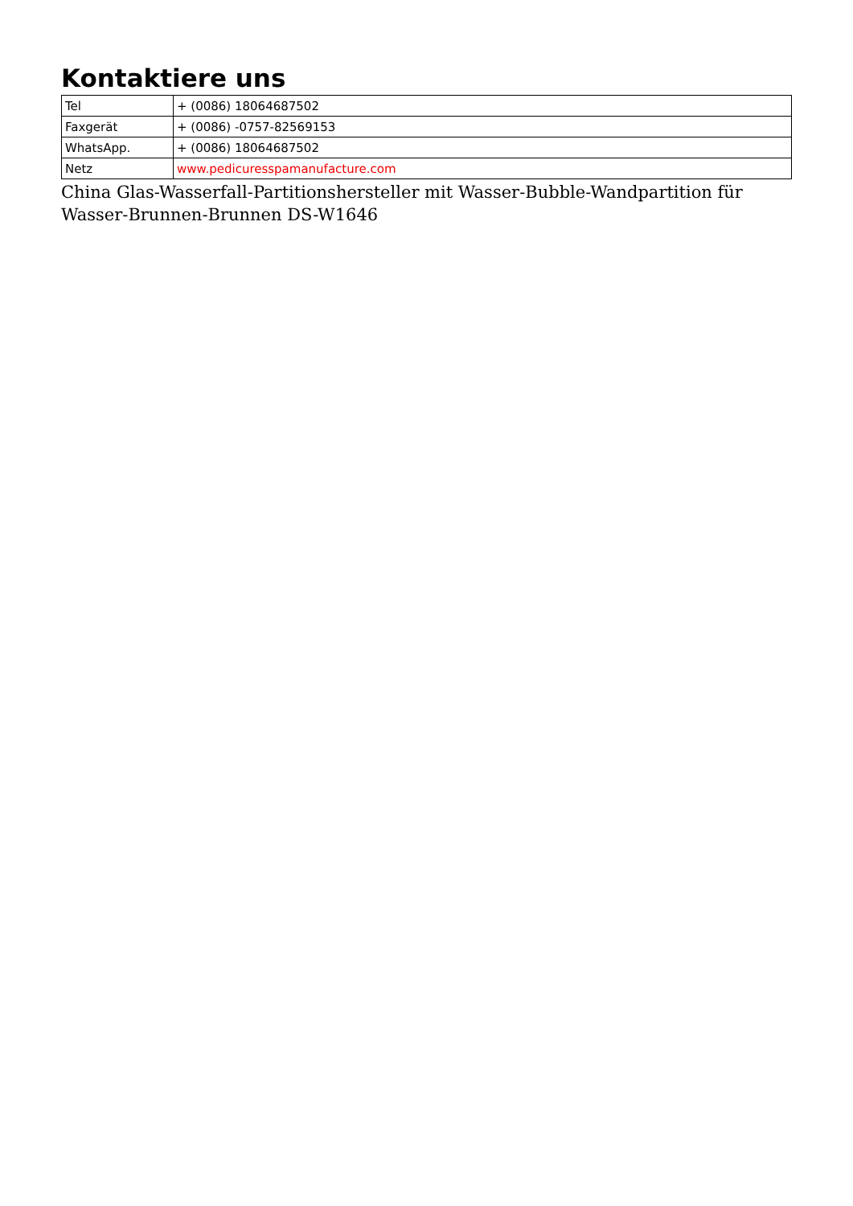Kontaktiere uns
| Tel | + (0086) 18064687502 |
| Faxgerät | + (0086) -0757-82569153 |
| WhatsApp. | + (0086) 18064687502 |
| Netz | www.pedicuresspamanufacture.com |
China Glas-Wasserfall-Partitionshersteller mit Wasser-Bubble-Wandpartition für Wasser-Brunnen-Brunnen DS-W1646